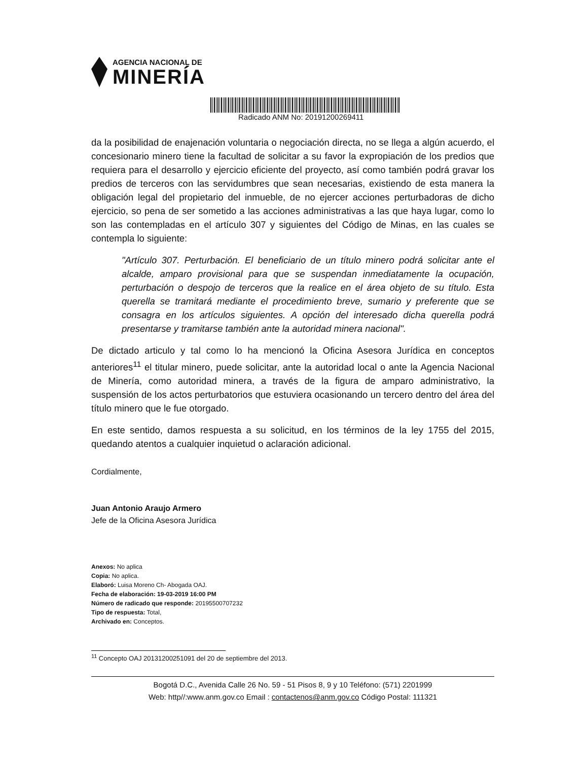AGENCIA NACIONAL DE
MINERÍA
Radicado ANM No: 20191200269411
da la posibilidad de enajenación voluntaria o negociación directa, no se llega a algún acuerdo, el concesionario minero tiene la facultad de solicitar a su favor la expropiación de los predios que requiera para el desarrollo y ejercicio eficiente del proyecto, así como también podrá gravar los predios de terceros con las servidumbres que sean necesarias, existiendo de esta manera la obligación legal del propietario del inmueble, de no ejercer acciones perturbadoras de dicho ejercicio, so pena de ser sometido a las acciones administrativas a las que haya lugar, como lo son las contempladas en el artículo 307 y siguientes del Código de Minas, en las cuales se contempla lo siguiente:
"Artículo 307. Perturbación. El beneficiario de un título minero podrá solicitar ante el alcalde, amparo provisional para que se suspendan inmediatamente la ocupación, perturbación o despojo de terceros que la realice en el área objeto de su título. Esta querella se tramitará mediante el procedimiento breve, sumario y preferente que se consagra en los artículos siguientes. A opción del interesado dicha querella podrá presentarse y tramitarse también ante la autoridad minera nacional".
De dictado articulo y tal como lo ha mencionó la Oficina Asesora Jurídica en conceptos anteriores<sup>11</sup> el titular minero, puede solicitar, ante la autoridad local o ante la Agencia Nacional de Minería, como autoridad minera, a través de la figura de amparo administrativo, la suspensión de los actos perturbatorios que estuviera ocasionando un tercero dentro del área del título minero que le fue otorgado.
En este sentido, damos respuesta a su solicitud, en los términos de la ley 1755 del 2015, quedando atentos a cualquier inquietud o aclaración adicional.
Cordialmente,
Juan Antonio Araujo Armero
Jefe de la Oficina Asesora Jurídica
Anexos: No aplica
Copia: No aplica.
Elaboró: Luisa Moreno Ch- Abogada OAJ.
Fecha de elaboración: 19-03-2019 16:00 PM
Número de radicado que responde: 20195500707232
Tipo de respuesta: Total,
Archivado en: Conceptos.
<sup>11</sup> Concepto OAJ 20131200251091 del 20 de septiembre del 2013.
Bogotá D.C., Avenida Calle 26 No. 59 - 51 Pisos 8, 9 y 10 Teléfono: (571) 2201999
Web: http//:www.anm.gov.co Email : contactenos@anm.gov.co Código Postal: 111321